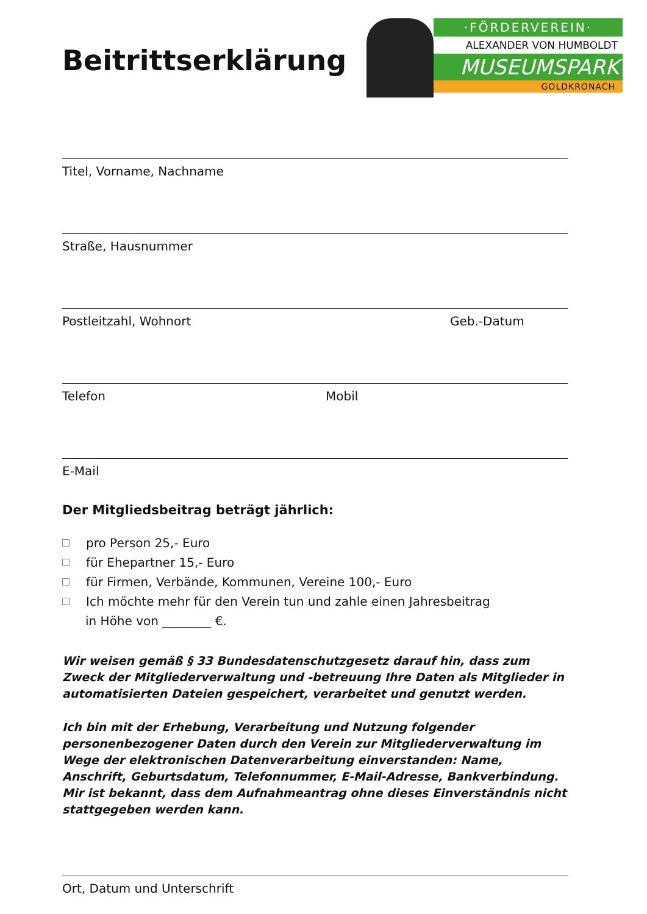Beitrittserklärung
·FÖRDERVEREIN·
ALEXANDER VON HUMBOLDT
MUSEUMSPARK
GOLDKRONACH
Titel, Vorname, Nachname
Straße, Hausnummer
Postleitzahl, Wohnort Geb.-Datum
Telefon Mobil
E-Mail
Der Mitgliedsbeitrag beträgt jährlich:
pro Person 25,- Euro
für Ehepartner 15,- Euro
für Firmen, Verbände, Kommunen, Vereine 100,- Euro
Ich möchte mehr für den Verein tun und zahle einen Jahresbeitrag
in Höhe von ________ €.
Wir weisen gemäß § 33 Bundesdatenschutzgesetz darauf hin, dass zum Zweck der Mitgliederverwaltung und -betreuung Ihre Daten als Mitglieder in automatisierten Dateien gespeichert, verarbeitet und genutzt werden.
Ich bin mit der Erhebung, Verarbeitung und Nutzung folgender personenbezogener Daten durch den Verein zur Mitgliederverwaltung im Wege der elektronischen Datenverarbeitung einverstanden: Name, Anschrift, Geburtsdatum, Telefonnummer, E-Mail-Adresse, Bankverbindung. Mir ist bekannt, dass dem Aufnahmeantrag ohne dieses Einverständnis nicht stattgegeben werden kann.
Ort, Datum und Unterschrift